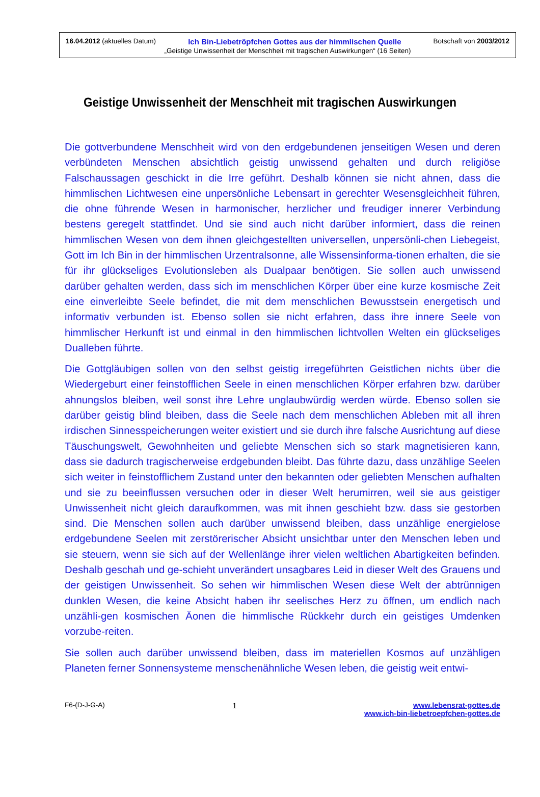16.04.2012 (aktuelles Datum) Ich Bin-Liebetröpfchen Gottes aus der himmlischen Quelle Botschaft von 2003/2012
„Geistige Unwissenheit der Menschheit mit tragischen Auswirkungen“ (16 Seiten)
Geistige Unwissenheit der Menschheit mit tragischen Auswirkungen
Die gottverbundene Menschheit wird von den erdgebundenen jenseitigen Wesen und deren verbündeten Menschen absichtlich geistig unwissend gehalten und durch religiöse Falschaussagen geschickt in die Irre geführt. Deshalb können sie nicht ahnen, dass die himmlischen Lichtwesen eine unpersönliche Lebensart in gerechter Wesensgleichheit führen, die ohne führende Wesen in harmonischer, herzlicher und freudiger innerer Verbindung bestens geregelt stattfindet. Und sie sind auch nicht darüber informiert, dass die reinen himmlischen Wesen von dem ihnen gleichgestellten universellen, unpersönli-chen Liebegeist, Gott im Ich Bin in der himmlischen Urzentralsonne, alle Wissensinforma-tionen erhalten, die sie für ihr glückseliges Evolutionsleben als Dualpaar benötigen. Sie sollen auch unwissend darüber gehalten werden, dass sich im menschlichen Körper über eine kurze kosmische Zeit eine einverleibte Seele befindet, die mit dem menschlichen Bewusstsein energetisch und informativ verbunden ist. Ebenso sollen sie nicht erfahren, dass ihre innere Seele von himmlischer Herkunft ist und einmal in den himmlischen lichtvollen Welten ein glückseliges Dualleben führte.
Die Gottgläubigen sollen von den selbst geistig irregeführten Geistlichen nichts über die Wiedergeburt einer feinstofflichen Seele in einen menschlichen Körper erfahren bzw. darüber ahnungslos bleiben, weil sonst ihre Lehre unglaubwürdig werden würde. Ebenso sollen sie darüber geistig blind bleiben, dass die Seele nach dem menschlichen Ableben mit all ihren irdischen Sinnesspeicherungen weiter existiert und sie durch ihre falsche Ausrichtung auf diese Täuschungswelt, Gewohnheiten und geliebte Menschen sich so stark magnetisieren kann, dass sie dadurch tragischerweise erdgebunden bleibt. Das führte dazu, dass unzählige Seelen sich weiter in feinstofflichem Zustand unter den bekannten oder geliebten Menschen aufhalten und sie zu beeinflussen versuchen oder in dieser Welt herumirren, weil sie aus geistiger Unwissenheit nicht gleich daraufkommen, was mit ihnen geschieht bzw. dass sie gestorben sind. Die Menschen sollen auch darüber unwissend bleiben, dass unzählige energielose erdgebundene Seelen mit zerstörerischer Absicht unsichtbar unter den Menschen leben und sie steuern, wenn sie sich auf der Wellenlänge ihrer vielen weltlichen Abartigkeiten befinden. Deshalb geschah und ge-schieht unverändert unsagbares Leid in dieser Welt des Grauens und der geistigen Unwissenheit. So sehen wir himmlischen Wesen diese Welt der abtrünnigen dunklen Wesen, die keine Absicht haben ihr seelisches Herz zu öffnen, um endlich nach unzähli-gen kosmischen Äonen die himmlische Rückkehr durch ein geistiges Umdenken vorzube-reiten.
Sie sollen auch darüber unwissend bleiben, dass im materiellen Kosmos auf unzähligen Planeten ferner Sonnensysteme menschenähnliche Wesen leben, die geistig weit entwi-
F6-(D-J-G-A) 1 www.lebensrat-gottes.de
www.ich-bin-liebetroepfchen-gottes.de